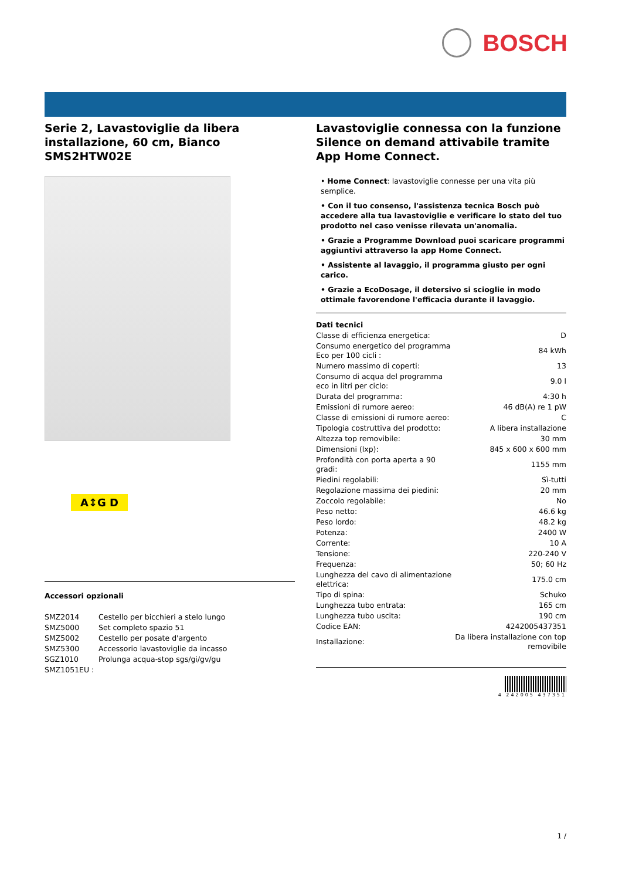BOSCH
Serie 2, Lavastoviglie da libera installazione, 60 cm, Bianco SMS2HTW02E
A↕G D
Accessori opzionali
| SMZ2014 | Cestello per bicchieri a stelo lungo |
| SMZ5000 | Set completo spazio 51 |
| SMZ5002 | Cestello per posate d'argento |
| SMZ5300 | Accessorio lavastoviglie da incasso |
| SGZ1010 | Prolunga acqua-stop sgs/gi/gv/gu |
| SMZ1051EU : | |
Lavastoviglie connessa con la funzione Silence on demand attivabile tramite App Home Connect.
• Home Connect: lavastoviglie connesse per una vita più semplice.
• Con il tuo consenso, l'assistenza tecnica Bosch può accedere alla tua lavastoviglie e verificare lo stato del tuo prodotto nel caso venisse rilevata un'anomalia.
• Grazie a Programme Download puoi scaricare programmi aggiuntivi attraverso la app Home Connect.
• Assistente al lavaggio, il programma giusto per ogni carico.
• Grazie a EcoDosage, il detersivo si scioglie in modo ottimale favorendone l'efficacia durante il lavaggio.
Dati tecnici
| Classe di efficienza energetica: | D |
| Consumo energetico del programma Eco per 100 cicli : | 84 kWh |
| Numero massimo di coperti: | 13 |
| Consumo di acqua del programma eco in litri per ciclo: | 9.0 l |
| Durata del programma: | 4:30 h |
| Emissioni di rumore aereo: | 46 dB(A) re 1 pW |
| Classe di emissioni di rumore aereo: | C |
| Tipologia costruttiva del prodotto: | A libera installazione |
| Altezza top removibile: | 30 mm |
| Dimensioni (lxp): | 845 x 600 x 600 mm |
| Profondità con porta aperta a 90 gradi: | 1155 mm |
| Piedini regolabili: | Sì-tutti |
| Regolazione massima dei piedini: | 20 mm |
| Zoccolo regolabile: | No |
| Peso netto: | 46.6 kg |
| Peso lordo: | 48.2 kg |
| Potenza: | 2400 W |
| Corrente: | 10 A |
| Tensione: | 220-240 V |
| Frequenza: | 50; 60 Hz |
| Lunghezza del cavo di alimentazione elettrica: | 175.0 cm |
| Tipo di spina: | Schuko |
| Lunghezza tubo entrata: | 165 cm |
| Lunghezza tubo uscita: | 190 cm |
| Codice EAN: | 4242005437351 |
| Installazione: | Da libera installazione con top removibile |
4 242005 437351
1 /